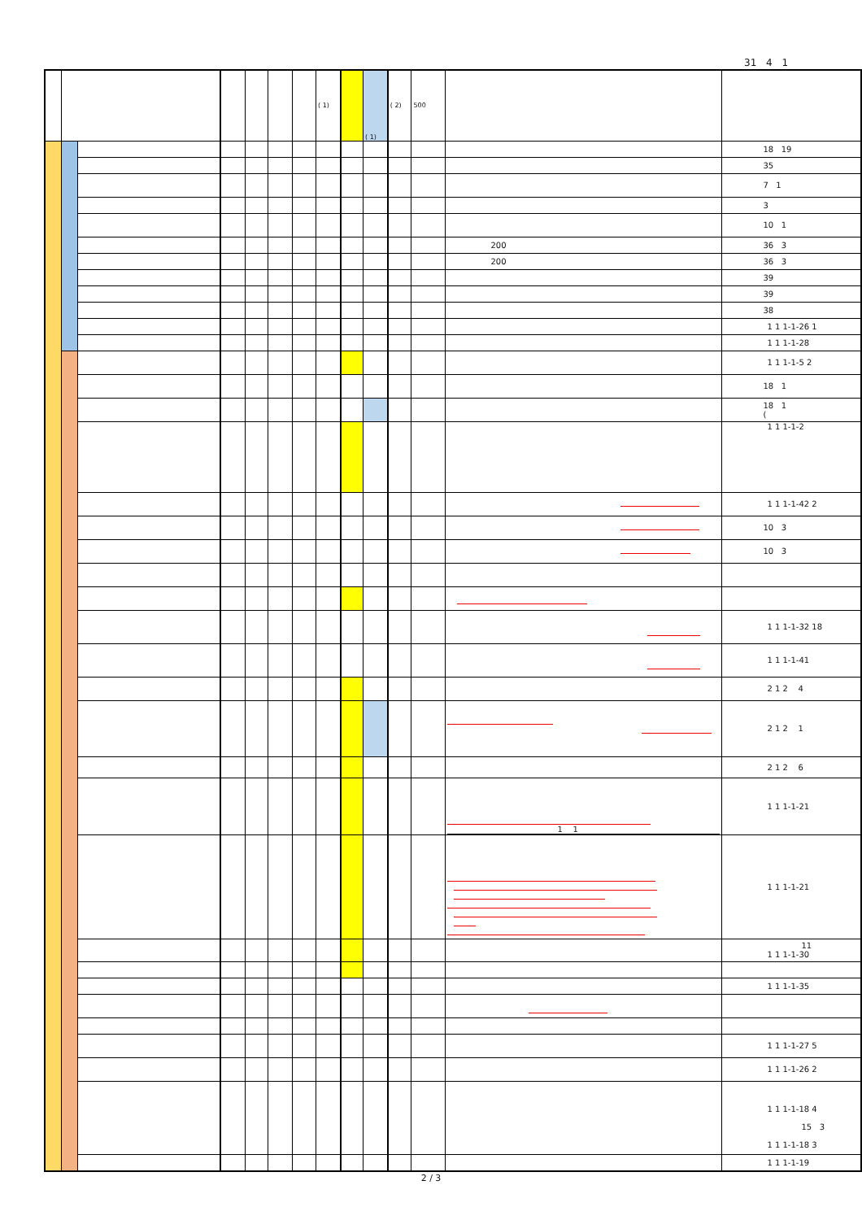31 4 1
| | | | | | | | ( 1) | | ( 1) | ( 2) | 500 | | |
| | | | | | | | | | | | | | 18 19 |
| | | | | | | | | | | | | | 35 |
| | | | | | | | | | | | | | 7 1 |
| | | | | | | | | | | | | | 3 |
| | | | | | | | | | | | | | 10 1 |
| | | | | | | | | | | | | 200 | 36 3 |
| | | | | | | | | | | | | 200 | 36 3 |
| | | | | | | | | | | | | | 39 |
| | | | | | | | | | | | | | 39 |
| | | | | | | | | | | | | | 38 |
| | | | | | | | | | | | | | 1 1 1-1-26 1 |
| | | | | | | | | | | | | | 1 1 1-1-28 |
| | | | | | | | | | | | | | 1 1 1-1-5 2 |
| | | | | | | | | | | | | | 18 1 |
| | | | | | | | | | | | | | 18 1 ( |
| | | | | | | | | | | | | | 1 1 1-1-2 |
| | | | | | | | | | | | | | 1 1 1-1-42 2 |
| | | | | | | | | | | | | | 10 3 |
| | | | | | | | | | | | | | 10 3 |
| | | | | | | | | | | | | | 1 1 1-1-32 18 |
| | | | | | | | | | | | | | 1 1 1-1-41 |
| | | | | | | | | | | | | | 2 1 2 4 |
| | | | | | | | | | | | | | 2 1 2 1 |
| | | | | | | | | | | | | | 2 1 2 6 |
| | | | | | | | | | | | | 1 1 | 1 1 1-1-21 |
| | | | | | | | | | | | | | 1 1 1-1-21 |
| | | | | | | | | | | | | | 11 1 1 1-1-30 |
| | | | | | | | | | | | | | 1 1 1-1-35 |
| | | | | | | | | | | | | | 1 1 1-1-27 5 |
| | | | | | | | | | | | | | 1 1 1-1-26 2 |
| | | | | | | | | | | | | | 1 1 1-1-18 4 15 3 1 1 1-1-18 3 |
| | | | | | | | | | | | | | 1 1 1-1-19 |
2 / 3